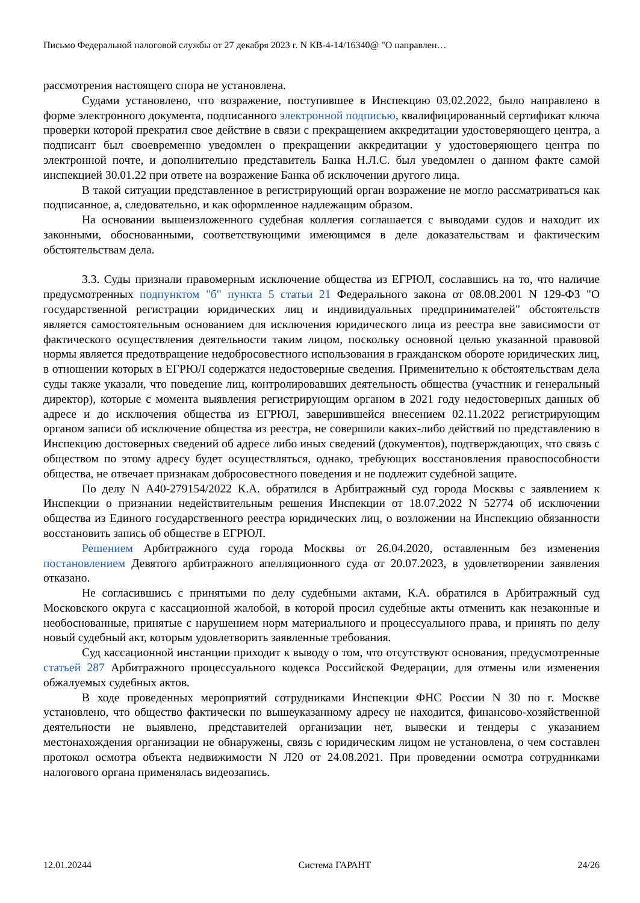Письмо Федеральной налоговой службы от 27 декабря 2023 г. N КВ-4-14/16340@ "О направлен…
рассмотрения настоящего спора не установлена.
Судами установлено, что возражение, поступившее в Инспекцию 03.02.2022, было направлено в форме электронного документа, подписанного электронной подписью, квалифицированный сертификат ключа проверки которой прекратил свое действие в связи с прекращением аккредитации удостоверяющего центра, а подписант был своевременно уведомлен о прекращении аккредитации у удостоверяющего центра по электронной почте, и дополнительно представитель Банка Н.Л.С. был уведомлен о данном факте самой инспекцией 30.01.22 при ответе на возражение Банка об исключении другого лица.
В такой ситуации представленное в регистрирующий орган возражение не могло рассматриваться как подписанное, а, следовательно, и как оформленное надлежащим образом.
На основании вышеизложенного судебная коллегия соглашается с выводами судов и находит их законными, обоснованными, соответствующими имеющимся в деле доказательствам и фактическим обстоятельствам дела.
3.3. Суды признали правомерным исключение общества из ЕГРЮЛ, сославшись на то, что наличие предусмотренных подпунктом "б" пункта 5 статьи 21 Федерального закона от 08.08.2001 N 129-ФЗ "О государственной регистрации юридических лиц и индивидуальных предпринимателей" обстоятельств является самостоятельным основанием для исключения юридического лица из реестра вне зависимости от фактического осуществления деятельности таким лицом, поскольку основной целью указанной правовой нормы является предотвращение недобросовестного использования в гражданском обороте юридических лиц, в отношении которых в ЕГРЮЛ содержатся недостоверные сведения. Применительно к обстоятельствам дела суды также указали, что поведение лиц, контролировавших деятельность общества (участник и генеральный директор), которые с момента выявления регистрирующим органом в 2021 году недостоверных данных об адресе и до исключения общества из ЕГРЮЛ, завершившейся внесением 02.11.2022 регистрирующим органом записи об исключение общества из реестра, не совершили каких-либо действий по представлению в Инспекцию достоверных сведений об адресе либо иных сведений (документов), подтверждающих, что связь с обществом по этому адресу будет осуществляться, однако, требующих восстановления правоспособности общества, не отвечает признакам добросовестного поведения и не подлежит судебной защите.
По делу N А40-279154/2022 К.А. обратился в Арбитражный суд города Москвы с заявлением к Инспекции о признании недействительным решения Инспекции от 18.07.2022 N 52774 об исключении общества из Единого государственного реестра юридических лиц, о возложении на Инспекцию обязанности восстановить запись об обществе в ЕГРЮЛ.
Решением Арбитражного суда города Москвы от 26.04.2020, оставленным без изменения постановлением Девятого арбитражного апелляционного суда от 20.07.2023, в удовлетворении заявления отказано.
Не согласившись с принятыми по делу судебными актами, К.А. обратился в Арбитражный суд Московского округа с кассационной жалобой, в которой просил судебные акты отменить как незаконные и необоснованные, принятые с нарушением норм материального и процессуального права, и принять по делу новый судебный акт, которым удовлетворить заявленные требования.
Суд кассационной инстанции приходит к выводу о том, что отсутствуют основания, предусмотренные статьей 287 Арбитражного процессуального кодекса Российской Федерации, для отмены или изменения обжалуемых судебных актов.
В ходе проведенных мероприятий сотрудниками Инспекции ФНС России N 30 по г. Москве установлено, что общество фактически по вышеуказанному адресу не находится, финансово-хозяйственной деятельности не выявлено, представителей организации нет, вывески и тендеры с указанием местонахождения организации не обнаружены, связь с юридическим лицом не установлена, о чем составлен протокол осмотра объекта недвижимости N Л20 от 24.08.2021. При проведении осмотра сотрудниками налогового органа применялась видеозапись.
12.01.20244 Система ГАРАНТ 24/26